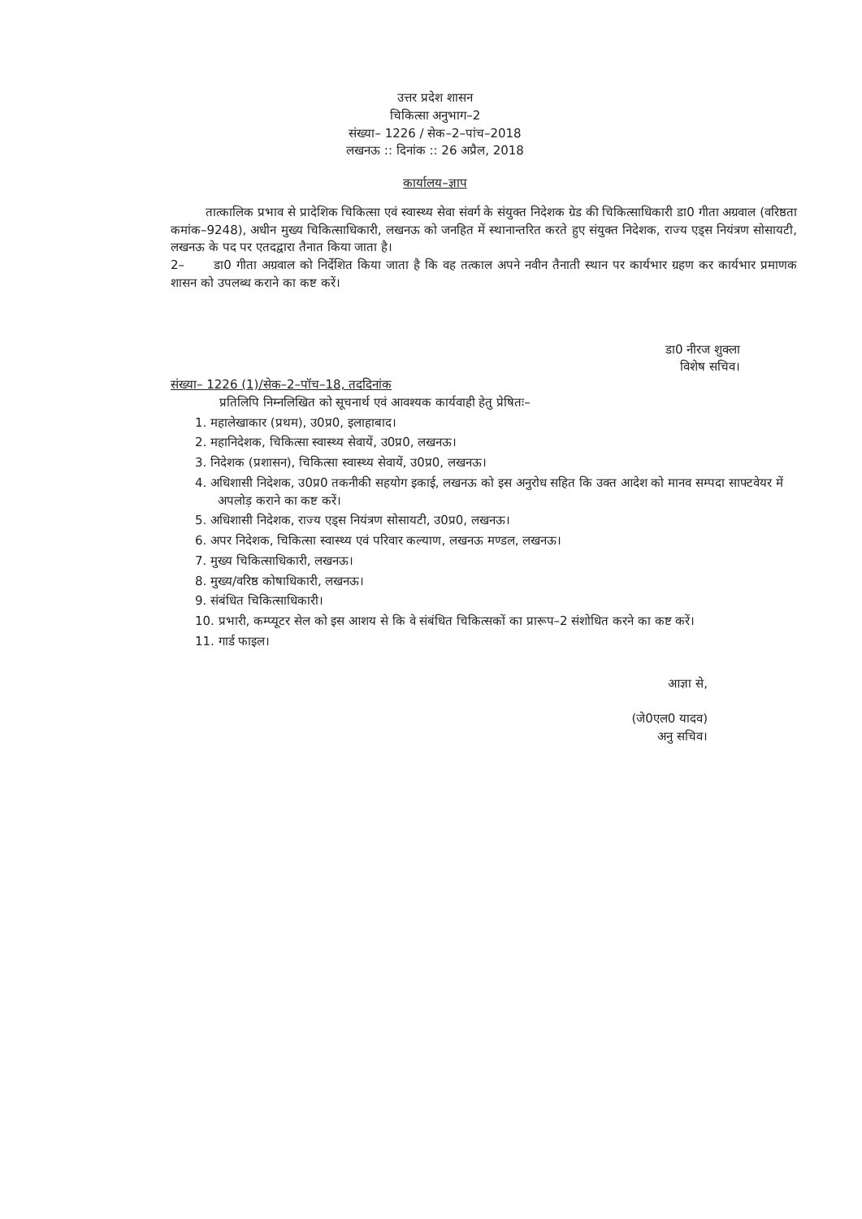उत्तर प्रदेश शासन
चिकित्सा अनुभाग–2
संख्या– 1226 / सेक–2–पांच–2018
लखनऊ :: दिनांक :: 26 अप्रैल, 2018
कार्यालय–ज्ञाप
तात्कालिक प्रभाव से प्रादेशिक चिकित्सा एवं स्वास्थ्य सेवा संवर्ग के संयुक्त निदेशक ग्रेड की चिकित्साधिकारी डा0 गीता अग्रवाल (वरिष्ठता कमांक–9248), अधीन मुख्य चिकित्साधिकारी, लखनऊ को जनहित में स्थानान्तरित करते हुए संयुक्त निदेशक, राज्य एड्स नियंत्रण सोसायटी, लखनऊ के पद पर एतदद्वारा तैनात किया जाता है।
2– डा0 गीता अग्रवाल को निर्देशित किया जाता है कि वह तत्काल अपने नवीन तैनाती स्थान पर कार्यभार ग्रहण कर कार्यभार प्रमाणक शासन को उपलब्ध कराने का कष्ट करें।
डा0 नीरज शुक्ला
विशेष सचिव।
संख्या– 1226 (1)/सेक–2–पॉच–18, तददिनांक
प्रतिलिपि निम्नलिखित को सूचनार्थ एवं आवश्यक कार्यवाही हेतु प्रेषितः–
1. महालेखाकार (प्रथम), उ0प्र0, इलाहाबाद।
2. महानिदेशक, चिकित्सा स्वास्थ्य सेवायें, उ0प्र0, लखनऊ।
3. निदेशक (प्रशासन), चिकित्सा स्वास्थ्य सेवायें, उ0प्र0, लखनऊ।
4. अधिशासी निदेशक, उ0प्र0 तकनीकी सहयोग इकाई, लखनऊ को इस अनुरोध सहित कि उक्त आदेश को मानव सम्पदा साफ्टवेयर में अपलोड़ कराने का कष्ट करें।
5. अधिशासी निदेशक, राज्य एड्स नियंत्रण सोसायटी, उ0प्र0, लखनऊ।
6. अपर निदेशक, चिकित्सा स्वास्थ्य एवं परिवार कल्याण, लखनऊ मण्डल, लखनऊ।
7. मुख्य चिकित्साधिकारी, लखनऊ।
8. मुख्य/वरिष्ठ कोषाधिकारी, लखनऊ।
9. संबंधित चिकित्साधिकारी।
10. प्रभारी, कम्प्यूटर सेल को इस आशय से कि वे संबंधित चिकित्सकों का प्रारूप–2 संशोधित करने का कष्ट करें।
11. गार्ड फाइल।
आज्ञा से,
(जे0एल0 यादव)
अनु सचिव।